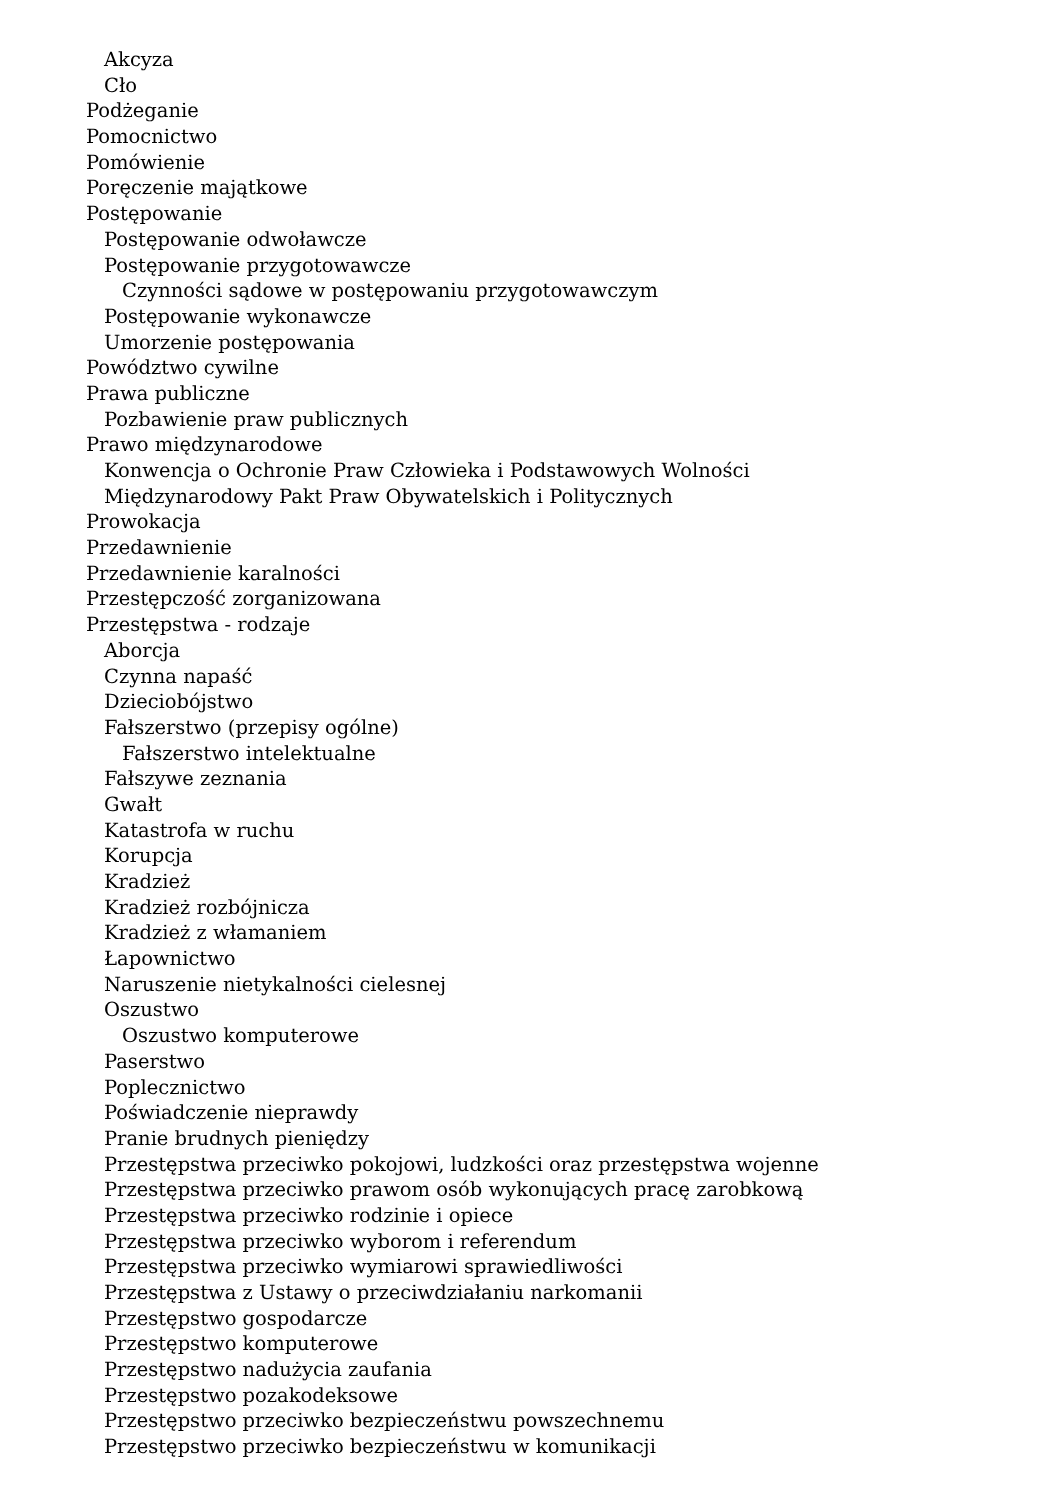Akcyza
Cło
Podżeganie
Pomocnictwo
Pomówienie
Poręczenie majątkowe
Postępowanie
Postępowanie odwoławcze
Postępowanie przygotowawcze
Czynności sądowe w postępowaniu przygotowawczym
Postępowanie wykonawcze
Umorzenie postępowania
Powództwo cywilne
Prawa publiczne
Pozbawienie praw publicznych
Prawo międzynarodowe
Konwencja o Ochronie Praw Człowieka i Podstawowych Wolności
Międzynarodowy Pakt Praw Obywatelskich i Politycznych
Prowokacja
Przedawnienie
Przedawnienie karalności
Przestępczość zorganizowana
Przestępstwa - rodzaje
Aborcja
Czynna napaść
Dzieciobójstwo
Fałszerstwo (przepisy ogólne)
Fałszerstwo intelektualne
Fałszywe zeznania
Gwałt
Katastrofa w ruchu
Korupcja
Kradzież
Kradzież rozbójnicza
Kradzież z włamaniem
Łapownictwo
Naruszenie nietykalności cielesnej
Oszustwo
Oszustwo komputerowe
Paserstwo
Poplecznictwo
Poświadczenie nieprawdy
Pranie brudnych pieniędzy
Przestępstwa przeciwko pokojowi, ludzkości oraz przestępstwa wojenne
Przestępstwa przeciwko prawom osób wykonujących pracę zarobkową
Przestępstwa przeciwko rodzinie i opiece
Przestępstwa przeciwko wyborom i referendum
Przestępstwa przeciwko wymiarowi sprawiedliwości
Przestępstwa z Ustawy o przeciwdziałaniu narkomanii
Przestępstwo gospodarcze
Przestępstwo komputerowe
Przestępstwo nadużycia zaufania
Przestępstwo pozakodeksowe
Przestępstwo przeciwko bezpieczeństwu powszechnemu
Przestępstwo przeciwko bezpieczeństwu w komunikacji